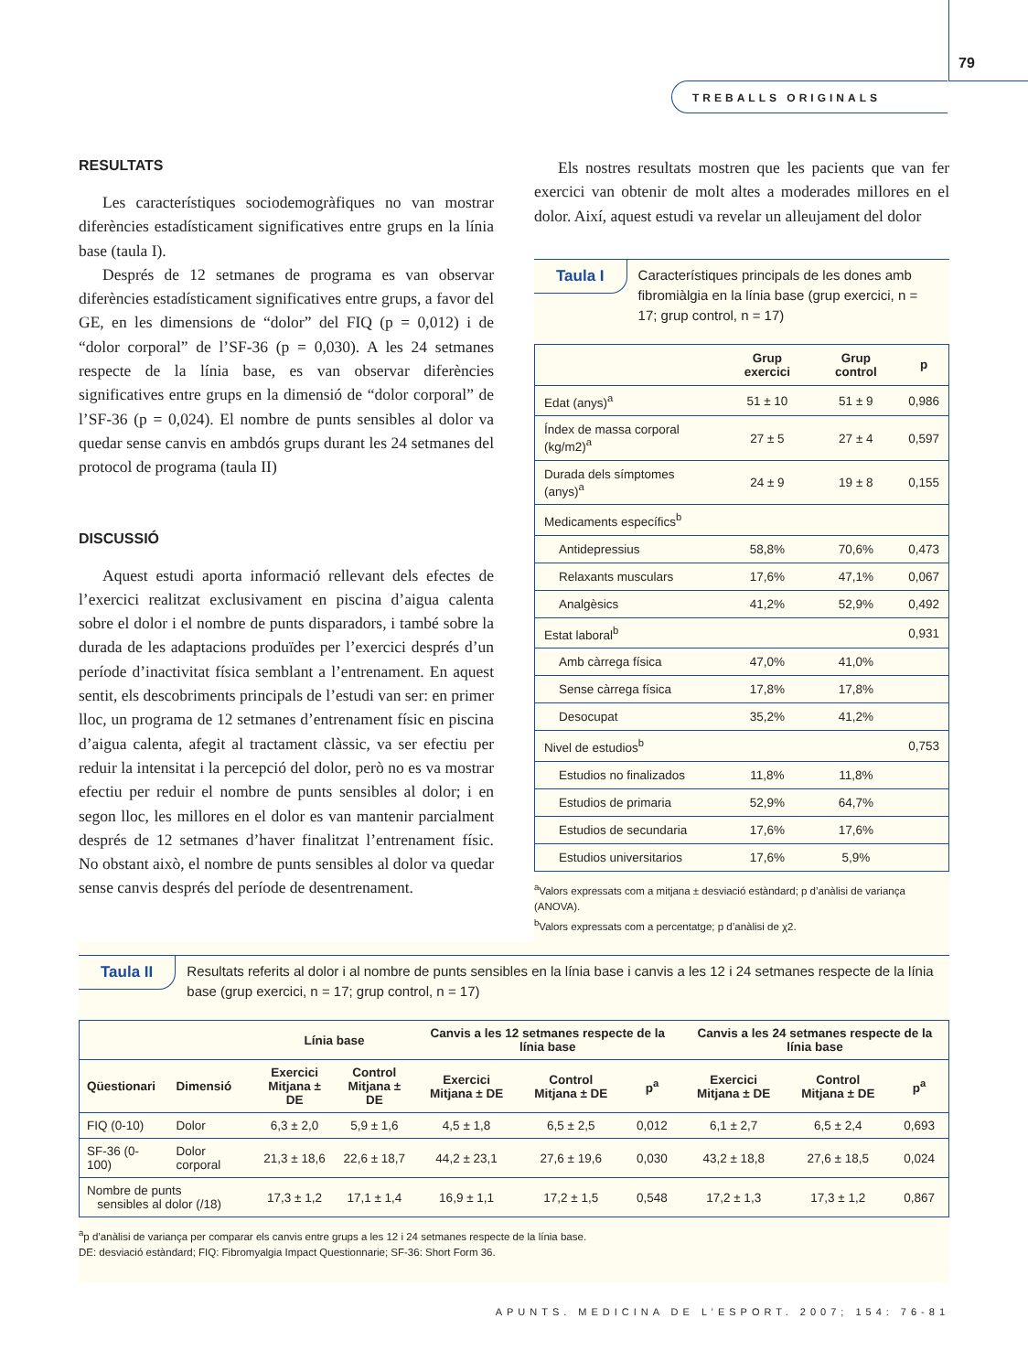79
TREBALLS ORIGINALS
RESULTATS
Les característiques sociodemogràfiques no van mostrar diferències estadísticament significatives entre grups en la línia base (taula I).
Després de 12 setmanes de programa es van observar diferències estadísticament significatives entre grups, a favor del GE, en les dimensions de “dolor” del FIQ (p = 0,012) i de “dolor corporal” de l’SF-36 (p = 0,030). A les 24 setmanes respecte de la línia base, es van observar diferències significatives entre grups en la dimensió de “dolor corporal” de l’SF-36 (p = 0,024). El nombre de punts sensibles al dolor va quedar sense canvis en ambdós grups durant les 24 setmanes del protocol de programa (taula II)
DISCUSSIÓ
Aquest estudi aporta informació rellevant dels efectes de l’exercici realitzat exclusivament en piscina d’aigua calenta sobre el dolor i el nombre de punts disparadors, i també sobre la durada de les adaptacions produïdes per l’exercici després d’un període d’inactivitat física semblant a l’entrenament. En aquest sentit, els descobriments principals de l’estudi van ser: en primer lloc, un programa de 12 setmanes d’entrenament físic en piscina d’aigua calenta, afegit al tractament clàssic, va ser efectiu per reduir la intensitat i la percepció del dolor, però no es va mostrar efectiu per reduir el nombre de punts sensibles al dolor; i en segon lloc, les millores en el dolor es van mantenir parcialment després de 12 setmanes d’haver finalitzat l’entrenament físic. No obstant això, el nombre de punts sensibles al dolor va quedar sense canvis després del període de desentrenament.
Els nostres resultats mostren que les pacients que van fer exercici van obtenir de molt altes a moderades millores en el dolor. Així, aquest estudi va revelar un alleujament del dolor
Taula I
Característiques principals de les dones amb fibromiàlgia en la línia base (grup exercici, n = 17; grup control, n = 17)
| | Grup exercici | Grup control | p |
| --- | --- | --- | --- |
| Edat (anys)<sup>a</sup> | 51 ± 10 | 51 ± 9 | 0,986 |
| Índex de massa corporal (kg/m2)<sup>a</sup> | 27 ± 5 | 27 ± 4 | 0,597 |
| Durada dels símptomes (anys)<sup>a</sup> | 24 ± 9 | 19 ± 8 | 0,155 |
| Medicaments específics<sup>b</sup> | | | |
| Antidepressius | 58,8% | 70,6% | 0,473 |
| Relaxants musculars | 17,6% | 47,1% | 0,067 |
| Analgèsics | 41,2% | 52,9% | 0,492 |
| Estat laboral<sup>b</sup> | | | 0,931 |
| Amb càrrega física | 47,0% | 41,0% | |
| Sense càrrega física | 17,8% | 17,8% | |
| Desocupat | 35,2% | 41,2% | |
| Nivel de estudios<sup>b</sup> | | | 0,753 |
| Estudios no finalizados | 11,8% | 11,8% | |
| Estudios de primaria | 52,9% | 64,7% | |
| Estudios de secundaria | 17,6% | 17,6% | |
| Estudios universitarios | 17,6% | 5,9% | |
<sup>a</sup> Valors expressats com a mitjana ± desviació estàndard; p d’anàlisi de variança (ANOVA).
<sup>b</sup> Valors expressats com a percentatge; p d’anàlisi de χ2.
Taula II
Resultats referits al dolor i al nombre de punts sensibles en la línia base i canvis a les 12 i 24 setmanes respecte de la línia base (grup exercici, n = 17; grup control, n = 17)
| | | Línia base | | Canvis a les 12 setmanes respecte de la línia base | | | Canvis a les 24 setmanes respecte de la línia base | | |
| --- | --- | --- | --- | --- | --- | --- | --- | --- | --- |
| Qüestionari | Dimensió | Exercici Mitjana ± DE | Control Mitjana ± DE | Exercici Mitjana ± DE | Control Mitjana ± DE | p<sup>a</sup> | Exercici Mitjana ± DE | Control Mitjana ± DE | p<sup>a</sup> |
| FIQ (0-10) | Dolor | 6,3 ± 2,0 | 5,9 ± 1,6 | 4,5 ± 1,8 | 6,5 ± 2,5 | 0,012 | 6,1 ± 2,7 | 6,5 ± 2,4 | 0,693 |
| SF-36 (0-100) | Dolor corporal | 21,3 ± 18,6 | 22,6 ± 18,7 | 44,2 ± 23,1 | 27,6 ± 19,6 | 0,030 | 43,2 ± 18,8 | 27,6 ± 18,5 | 0,024 |
| Nombre de punts sensibles al dolor (/18) | | 17,3 ± 1,2 | 17,1 ± 1,4 | 16,9 ± 1,1 | 17,2 ± 1,5 | 0,548 | 17,2 ± 1,3 | 17,3 ± 1,2 | 0,867 |
<sup>a</sup> p d’anàlisi de variança per comparar els canvis entre grups a les 12 i 24 setmanes respecte de la línia base.
DE: desviació estàndard; FIQ: Fibromyalgia Impact Questionnarie; SF-36: Short Form 36.
APUNTS. MEDICINA DE L’ESPORT. 2007; 154: 76-81